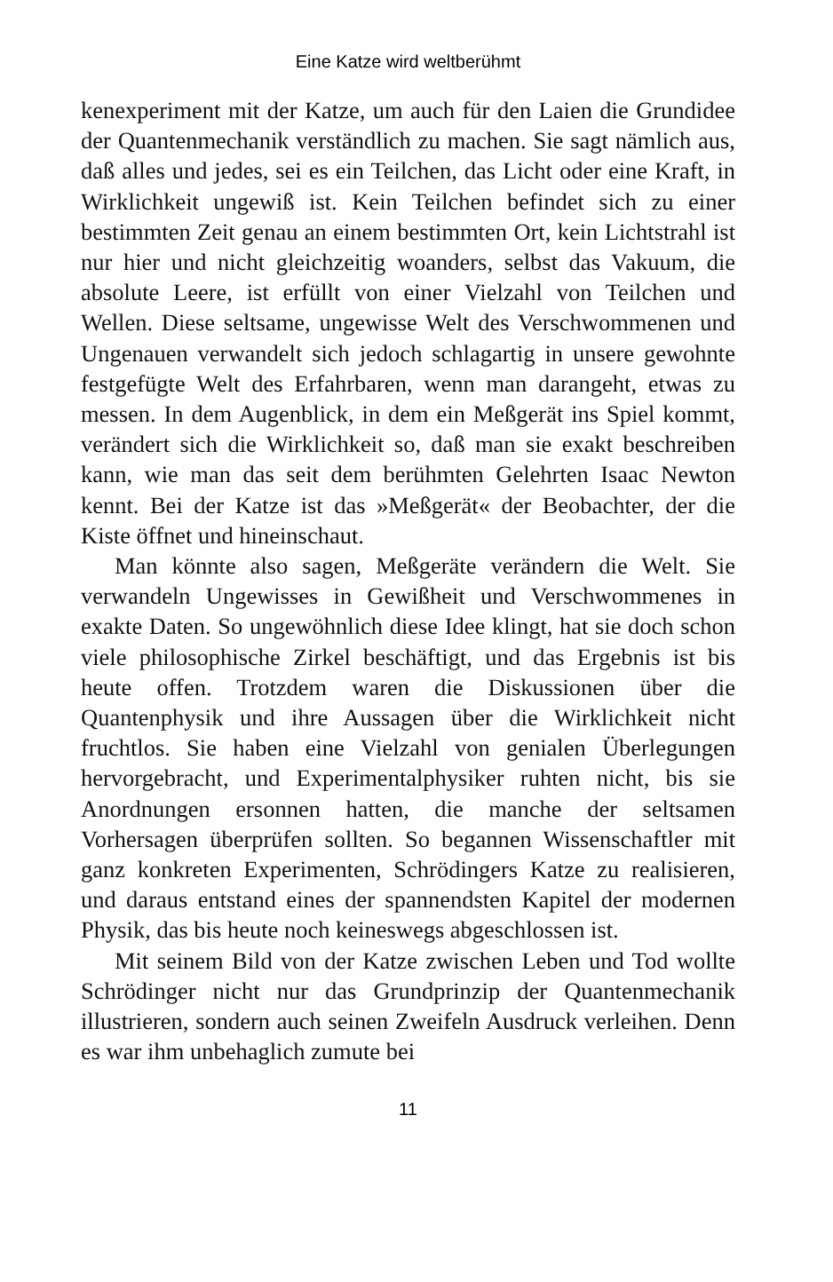Eine Katze wird weltberühmt
kenexperiment mit der Katze, um auch für den Laien die Grundidee der Quantenmechanik verständlich zu machen. Sie sagt nämlich aus, daß alles und jedes, sei es ein Teilchen, das Licht oder eine Kraft, in Wirklichkeit ungewiß ist. Kein Teilchen befindet sich zu einer bestimmten Zeit genau an einem bestimmten Ort, kein Lichtstrahl ist nur hier und nicht gleichzeitig woanders, selbst das Vakuum, die absolute Leere, ist erfüllt von einer Vielzahl von Teilchen und Wellen. Diese seltsame, ungewisse Welt des Verschwommenen und Ungenauen verwandelt sich jedoch schlagartig in unsere gewohnte festgefügte Welt des Erfahrbaren, wenn man darangeht, etwas zu messen. In dem Augenblick, in dem ein Meßgerät ins Spiel kommt, verändert sich die Wirklichkeit so, daß man sie exakt beschreiben kann, wie man das seit dem berühmten Gelehrten Isaac Newton kennt. Bei der Katze ist das »Meßgerät« der Beobachter, der die Kiste öffnet und hineinschaut.
Man könnte also sagen, Meßgeräte verändern die Welt. Sie verwandeln Ungewisses in Gewißheit und Verschwommenes in exakte Daten. So ungewöhnlich diese Idee klingt, hat sie doch schon viele philosophische Zirkel beschäftigt, und das Ergebnis ist bis heute offen. Trotzdem waren die Diskussionen über die Quantenphysik und ihre Aussagen über die Wirklichkeit nicht fruchtlos. Sie haben eine Vielzahl von genialen Überlegungen hervorgebracht, und Experimentalphysiker ruhten nicht, bis sie Anordnungen ersonnen hatten, die manche der seltsamen Vorhersagen überprüfen sollten. So begannen Wissenschaftler mit ganz konkreten Experimenten, Schrödingers Katze zu realisieren, und daraus entstand eines der spannendsten Kapitel der modernen Physik, das bis heute noch keineswegs abgeschlossen ist.
Mit seinem Bild von der Katze zwischen Leben und Tod wollte Schrödinger nicht nur das Grundprinzip der Quantenmechanik illustrieren, sondern auch seinen Zweifeln Ausdruck verleihen. Denn es war ihm unbehaglich zumute bei
11